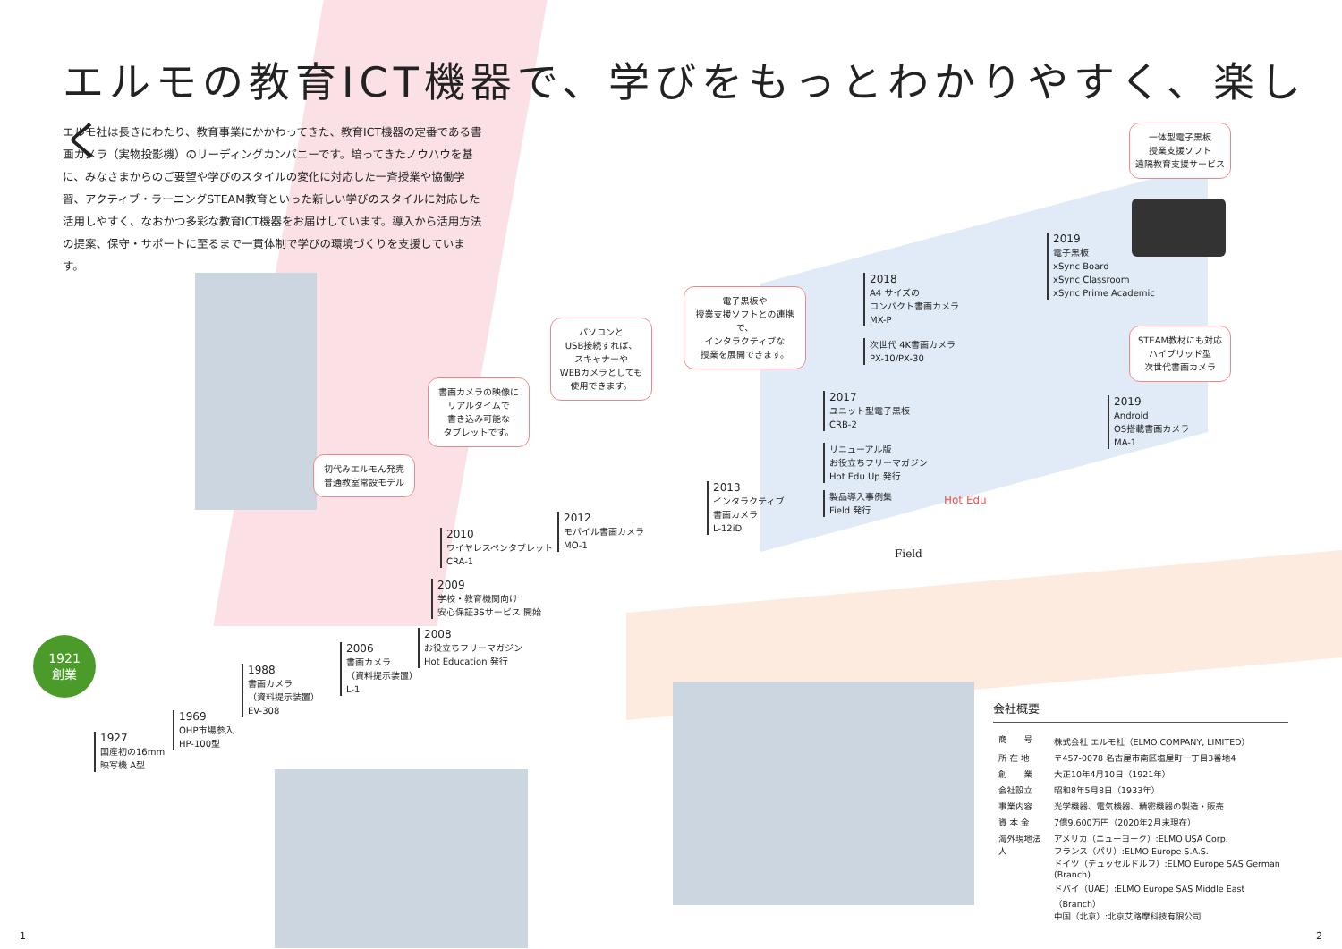エルモの教育ICT機器で、学びをもっとわかりやすく、楽しく
エルモ社は長きにわたり、教育事業にかかわってきた、教育ICT機器の定番である書画カメラ（実物投影機）のリーディングカンパニーです。培ってきたノウハウを基に、みなさまからのご要望や学びのスタイルの変化に対応した一斉授業や協働学習、アクティブ・ラーニングSTEAM教育といった新しい学びのスタイルに対応した活用しやすく、なおかつ多彩な教育ICT機器をお届けしています。導入から活用方法の提案、保守・サポートに至るまで一貫体制で学びの環境づくりを支援しています。
1921
創業
1927
国産初の16mm
映写機 A型
1969
OHP市場参入
HP-100型
1988
書画カメラ
（資料提示装置）
EV-308
2006
書画カメラ
（資料提示装置）
L-1
2008
お役立ちフリーマガジン
Hot Education 発行
2009
学校・教育機関向け
安心保証3Sサービス 開始
初代みエルモん発売
普通教室常設モデル
2010
ワイヤレスペンタブレット
CRA-1
書画カメラの映像に
リアルタイムで
書き込み可能な
タブレットです。
2012
モバイル書画カメラ
MO-1
パソコンと
USB接続すれば、
スキャナーや
WEBカメラとしても
使用できます。
2013
インタラクティブ
書画カメラ
L-12iD
電子黒板や
授業支援ソフトとの連携で、
インタラクティブな
授業を展開できます。
2017
ユニット型電子黒板
CRB-2
リニューアル版
お役立ちフリーマガジン
Hot Edu Up 発行
製品導入事例集
Field 発行
Field
Hot Edu
2018
A4 サイズの
コンパクト書画カメラ
MX-P
次世代 4K書画カメラ
PX-10/PX-30
2019
電子黒板
xSync Board
xSync Classroom
xSync Prime Academic
一体型電子黒板
授業支援ソフト
遠隔教育支援サービス
STEAM教材にも対応
ハイブリッド型
次世代書画カメラ
2019
Android
OS搭載書画カメラ
MA-1
会社概要
| 商 号 | 株式会社 エルモ社（ELMO COMPANY, LIMITED） |
| 所 在 地 | 〒457-0078 名古屋市南区塩屋町一丁目3番地4 |
| 創 業 | 大正10年4月10日（1921年） |
| 会社設立 | 昭和8年5月8日（1933年） |
| 事業内容 | 光学機器、電気機器、精密機器の製造・販売 |
| 資 本 金 | 7億9,600万円（2020年2月末現在） |
| 海外現地法人 | アメリカ（ニューヨーク）:ELMO USA Corp. フランス（パリ）:ELMO Europe S.A.S. ドイツ（デュッセルドルフ）:ELMO Europe SAS German (Branch) ドバイ（UAE）:ELMO Europe SAS Middle East（Branch） 中国（北京）:北京艾路摩科技有限公司 |
1 2